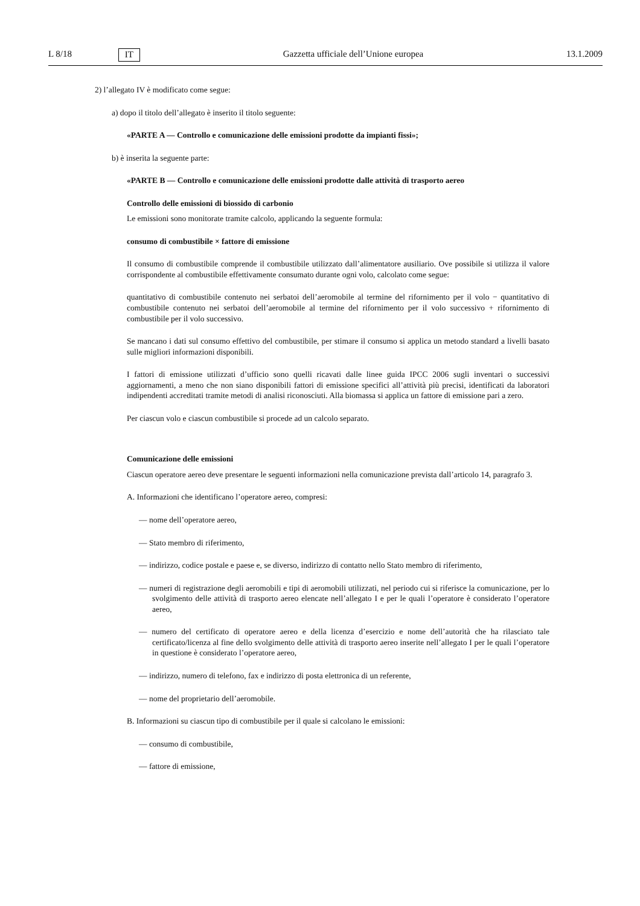L 8/18 IT Gazzetta ufficiale dell’Unione europea 13.1.2009
2) l’allegato IV è modificato come segue:
a) dopo il titolo dell’allegato è inserito il titolo seguente:
«PARTE A — Controllo e comunicazione delle emissioni prodotte da impianti fissi»;
b) è inserita la seguente parte:
«PARTE B — Controllo e comunicazione delle emissioni prodotte dalle attività di trasporto aereo
Controllo delle emissioni di biossido di carbonio
Le emissioni sono monitorate tramite calcolo, applicando la seguente formula:
consumo di combustibile × fattore di emissione
Il consumo di combustibile comprende il combustibile utilizzato dall’alimentatore ausiliario. Ove possibile si utilizza il valore corrispondente al combustibile effettivamente consumato durante ogni volo, calcolato come segue:
quantitativo di combustibile contenuto nei serbatoi dell’aeromobile al termine del rifornimento per il volo − quantitativo di combustibile contenuto nei serbatoi dell’aeromobile al termine del rifornimento per il volo successivo + rifornimento di combustibile per il volo successivo.
Se mancano i dati sul consumo effettivo del combustibile, per stimare il consumo si applica un metodo standard a livelli basato sulle migliori informazioni disponibili.
I fattori di emissione utilizzati d’ufficio sono quelli ricavati dalle linee guida IPCC 2006 sugli inventari o successivi aggiornamenti, a meno che non siano disponibili fattori di emissione specifici all’attività più precisi, identificati da laboratori indipendenti accreditati tramite metodi di analisi riconosciuti. Alla biomassa si applica un fattore di emissione pari a zero.
Per ciascun volo e ciascun combustibile si procede ad un calcolo separato.
Comunicazione delle emissioni
Ciascun operatore aereo deve presentare le seguenti informazioni nella comunicazione prevista dall’articolo 14, paragrafo 3.
A. Informazioni che identificano l’operatore aereo, compresi:
— nome dell’operatore aereo,
— Stato membro di riferimento,
— indirizzo, codice postale e paese e, se diverso, indirizzo di contatto nello Stato membro di riferimento,
— numeri di registrazione degli aeromobili e tipi di aeromobili utilizzati, nel periodo cui si riferisce la comunicazione, per lo svolgimento delle attività di trasporto aereo elencate nell’allegato I e per le quali l’operatore è considerato l’operatore aereo,
— numero del certificato di operatore aereo e della licenza d’esercizio e nome dell’autorità che ha rilasciato tale certificato/licenza al fine dello svolgimento delle attività di trasporto aereo inserite nell’allegato I per le quali l’operatore in questione è considerato l’operatore aereo,
— indirizzo, numero di telefono, fax e indirizzo di posta elettronica di un referente,
— nome del proprietario dell’aeromobile.
B. Informazioni su ciascun tipo di combustibile per il quale si calcolano le emissioni:
— consumo di combustibile,
— fattore di emissione,